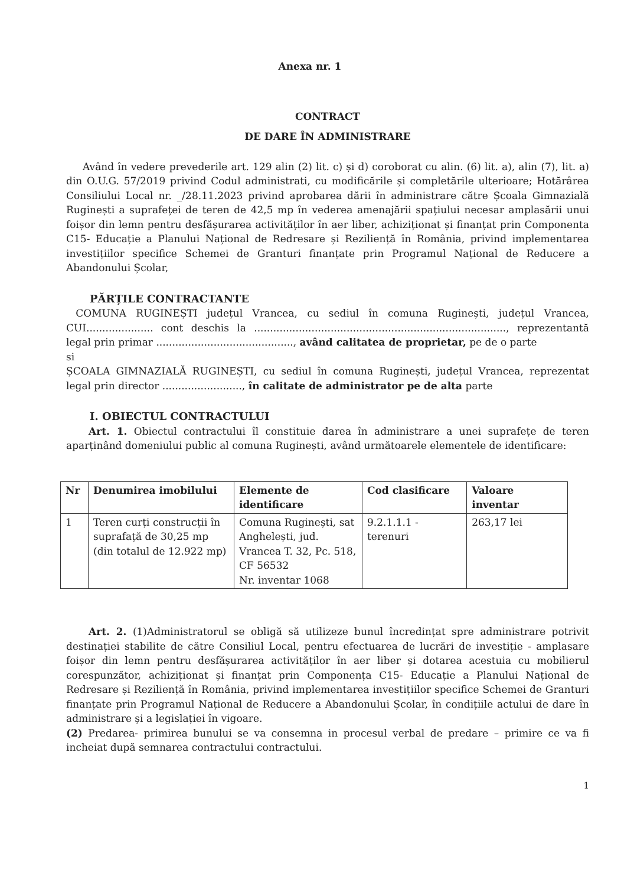Anexa nr. 1
CONTRACT
DE DARE ÎN ADMINISTRARE
Având în vedere prevederile art. 129 alin (2) lit. c) și d) coroborat cu alin. (6) lit. a), alin (7), lit. a) din O.U.G. 57/2019 privind Codul administrati, cu modificările și completările ulterioare; Hotărârea Consiliului Local nr. _/28.11.2023 privind aprobarea dării în administrare către Școala Gimnazială Ruginești a suprafeței de teren de 42,5 mp în vederea amenajării spațiului necesar amplasării unui foișor din lemn pentru desfășurarea activităților în aer liber, achiziționat și finanțat prin Componenta C15- Educație a Planului Național de Redresare și Reziliență în România, privind implementarea investițiilor specifice Schemei de Granturi finanțate prin Programul Național de Reducere a Abandonului Școlar,
PĂRȚILE CONTRACTANTE
COMUNA RUGINEȘTI județul Vrancea, cu sediul în comuna Ruginești, județul Vrancea, CUI..................... cont deschis la ..............................................................................., reprezentantă legal prin primar ..........................................., având calitatea de proprietar, pe de o parte
si
ȘCOALA GIMNAZIALĂ RUGINEȘTI, cu sediul în comuna Ruginești, județul Vrancea, reprezentat legal prin director ........................., în calitate de administrator pe de alta parte
I. OBIECTUL CONTRACTULUI
Art. 1. Obiectul contractului îl constituie darea în administrare a unei suprafețe de teren aparținând domeniului public al comuna Ruginești, având următoarele elementele de identificare:
| Nr | Denumirea imobilului | Elemente de identificare | Cod clasificare | Valoare inventar |
| --- | --- | --- | --- | --- |
| 1 | Teren curți construcții în suprafață de 30,25 mp (din totalul de 12.922 mp) | Comuna Ruginești, sat Anghelești, jud. Vrancea T. 32, Pc. 518, CF 56532 Nr. inventar 1068 | 9.2.1.1.1 - terenuri | 263,17 lei |
Art. 2. (1)Administratorul se obligă să utilizeze bunul încredințat spre administrare potrivit destinației stabilite de către Consiliul Local, pentru efectuarea de lucrări de investiție - amplasare foișor din lemn pentru desfășurarea activităților în aer liber și dotarea acestuia cu mobilierul corespunzător, achiziționat și finanțat prin Componența C15- Educație a Planului Național de Redresare și Reziliență în România, privind implementarea investițiilor specifice Schemei de Granturi finanțate prin Programul Național de Reducere a Abandonului Școlar, în condițiile actului de dare în administrare și a legislației în vigoare.
(2) Predarea- primirea bunului se va consemna in procesul verbal de predare – primire ce va fi incheiat după semnarea contractului contractului.
1